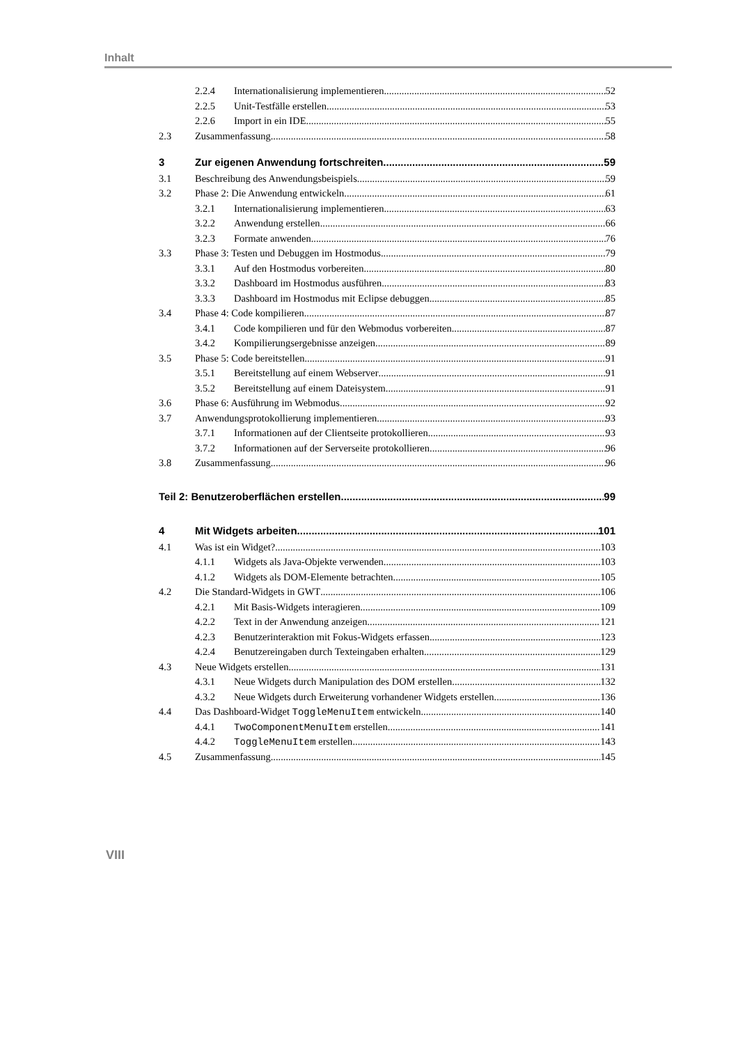Inhalt
2.2.4 Internationalisierung implementieren 52
2.2.5 Unit-Testfälle erstellen 53
2.2.6 Import in ein IDE 55
2.3 Zusammenfassung 58
3 Zur eigenen Anwendung fortschreiten 59
3.1 Beschreibung des Anwendungsbeispiels 59
3.2 Phase 2: Die Anwendung entwickeln 61
3.2.1 Internationalisierung implementieren 63
3.2.2 Anwendung erstellen 66
3.2.3 Formate anwenden 76
3.3 Phase 3: Testen und Debuggen im Hostmodus 79
3.3.1 Auf den Hostmodus vorbereiten 80
3.3.2 Dashboard im Hostmodus ausführen 83
3.3.3 Dashboard im Hostmodus mit Eclipse debuggen 85
3.4 Phase 4: Code kompilieren 87
3.4.1 Code kompilieren und für den Webmodus vorbereiten 87
3.4.2 Kompilierungsergebnisse anzeigen 89
3.5 Phase 5: Code bereitstellen 91
3.5.1 Bereitstellung auf einem Webserver 91
3.5.2 Bereitstellung auf einem Dateisystem 91
3.6 Phase 6: Ausführung im Webmodus 92
3.7 Anwendungsprotokollierung implementieren 93
3.7.1 Informationen auf der Clientseite protokollieren 93
3.7.2 Informationen auf der Serverseite protokollieren 96
3.8 Zusammenfassung 96
Teil 2: Benutzeroberflächen erstellen 99
4 Mit Widgets arbeiten 101
4.1 Was ist ein Widget? 103
4.1.1 Widgets als Java-Objekte verwenden 103
4.1.2 Widgets als DOM-Elemente betrachten 105
4.2 Die Standard-Widgets in GWT 106
4.2.1 Mit Basis-Widgets interagieren 109
4.2.2 Text in der Anwendung anzeigen 121
4.2.3 Benutzerinteraktion mit Fokus-Widgets erfassen 123
4.2.4 Benutzereingaben durch Texteingaben erhalten 129
4.3 Neue Widgets erstellen 131
4.3.1 Neue Widgets durch Manipulation des DOM erstellen 132
4.3.2 Neue Widgets durch Erweiterung vorhandener Widgets erstellen 136
4.4 Das Dashboard-Widget ToggleMenuItem entwickeln 140
4.4.1 TwoComponentMenuItem erstellen 141
4.4.2 ToggleMenuItem erstellen 143
4.5 Zusammenfassung 145
VIII